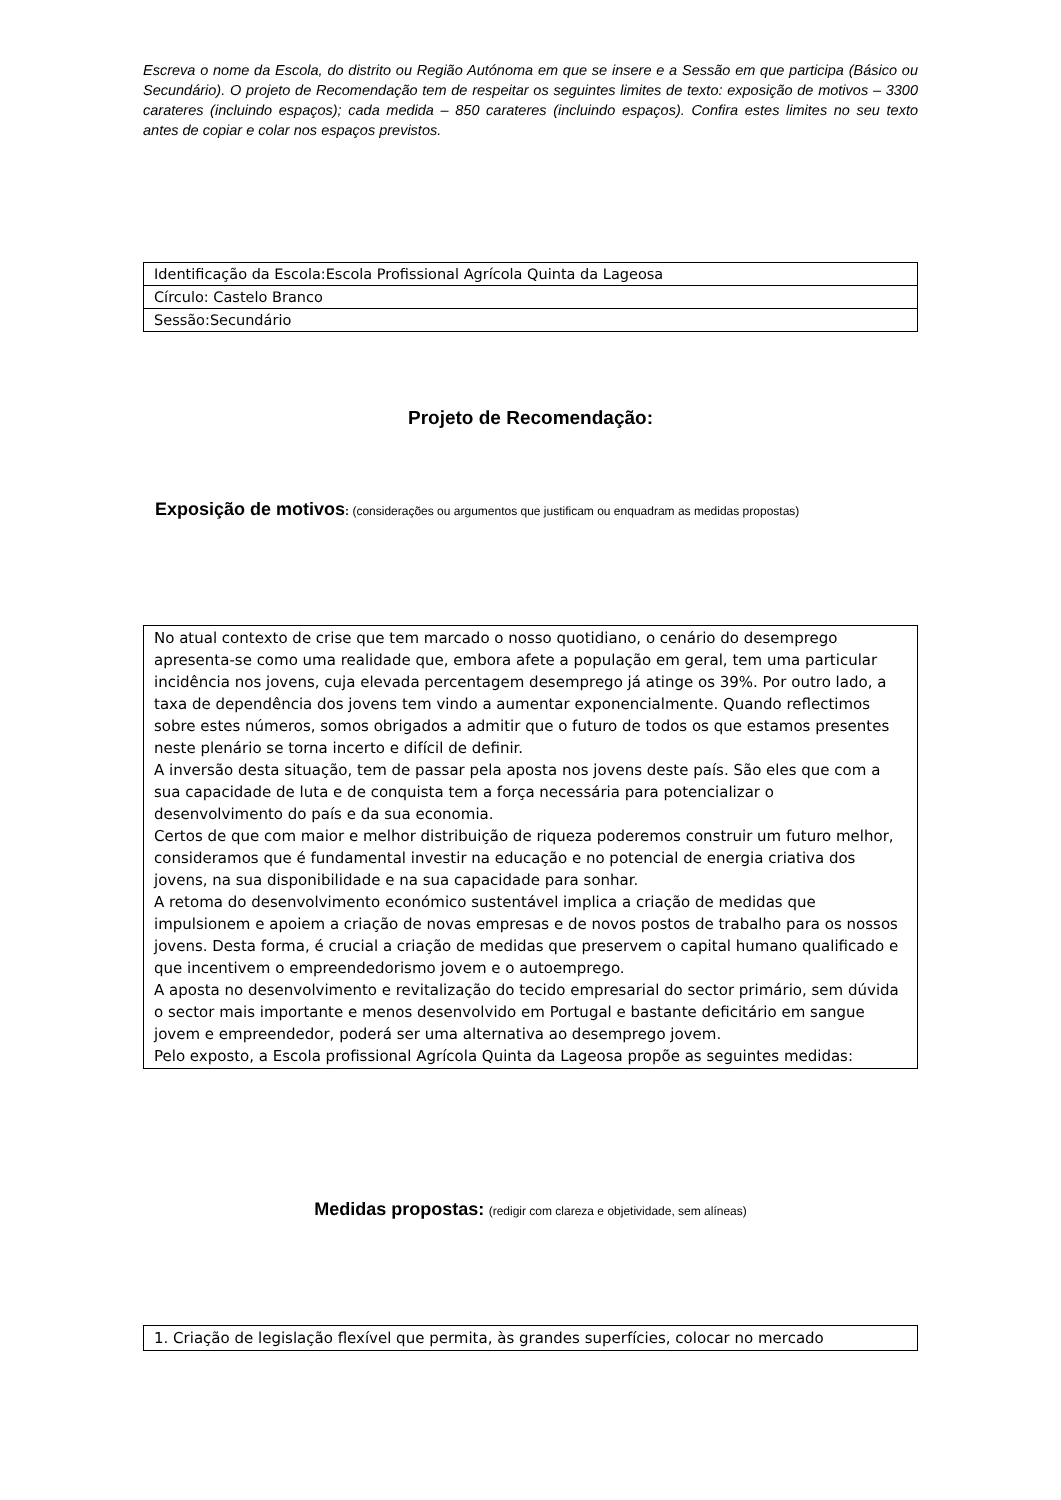Escreva o nome da Escola, do distrito ou Região Autónoma em que se insere e a Sessão em que participa (Básico ou Secundário). O projeto de Recomendação tem de respeitar os seguintes limites de texto: exposição de motivos – 3300 carateres (incluindo espaços); cada medida – 850 carateres (incluindo espaços). Confira estes limites no seu texto antes de copiar e colar nos espaços previstos.
| Identificação da Escola:Escola Profissional Agrícola Quinta da Lageosa |
| Círculo: Castelo Branco |
| Sessão:Secundário |
Projeto de Recomendação:
Exposição de motivos: (considerações ou argumentos que justificam ou enquadram as medidas propostas)
| No atual contexto de crise que tem marcado o nosso quotidiano, o cenário do desemprego apresenta-se como uma realidade que, embora afete a população em geral, tem uma particular incidência nos jovens, cuja elevada percentagem desemprego já atinge os 39%. Por outro lado, a taxa de dependência dos jovens tem vindo a aumentar exponencialmente. Quando reflectimos sobre estes números, somos obrigados a admitir que o futuro de todos os que estamos presentes neste plenário se torna incerto e difícil de definir. A inversão desta situação, tem de passar pela aposta nos jovens deste país. São eles que com a sua capacidade de luta e de conquista tem a força necessária para potencializar o desenvolvimento do país e da sua economia. Certos de que com maior e melhor distribuição de riqueza poderemos construir um futuro melhor, consideramos que é fundamental investir na educação e no potencial de energia criativa dos jovens, na sua disponibilidade e na sua capacidade para sonhar. A retoma do desenvolvimento económico sustentável implica a criação de medidas que impulsionem e apoiem a criação de novas empresas e de novos postos de trabalho para os nossos jovens. Desta forma, é crucial a criação de medidas que preservem o capital humano qualificado e que incentivem o empreendedorismo jovem e o autoemprego. A aposta no desenvolvimento e revitalização do tecido empresarial do sector primário, sem dúvida o sector mais importante e menos desenvolvido em Portugal e bastante deficitário em sangue jovem e empreendedor, poderá ser uma alternativa ao desemprego jovem. Pelo exposto, a Escola profissional Agrícola Quinta da Lageosa propõe as seguintes medidas: |
Medidas propostas: (redigir com clareza e objetividade, sem alíneas)
| 1. Criação de legislação flexível que permita, às grandes superfícies, colocar no mercado |